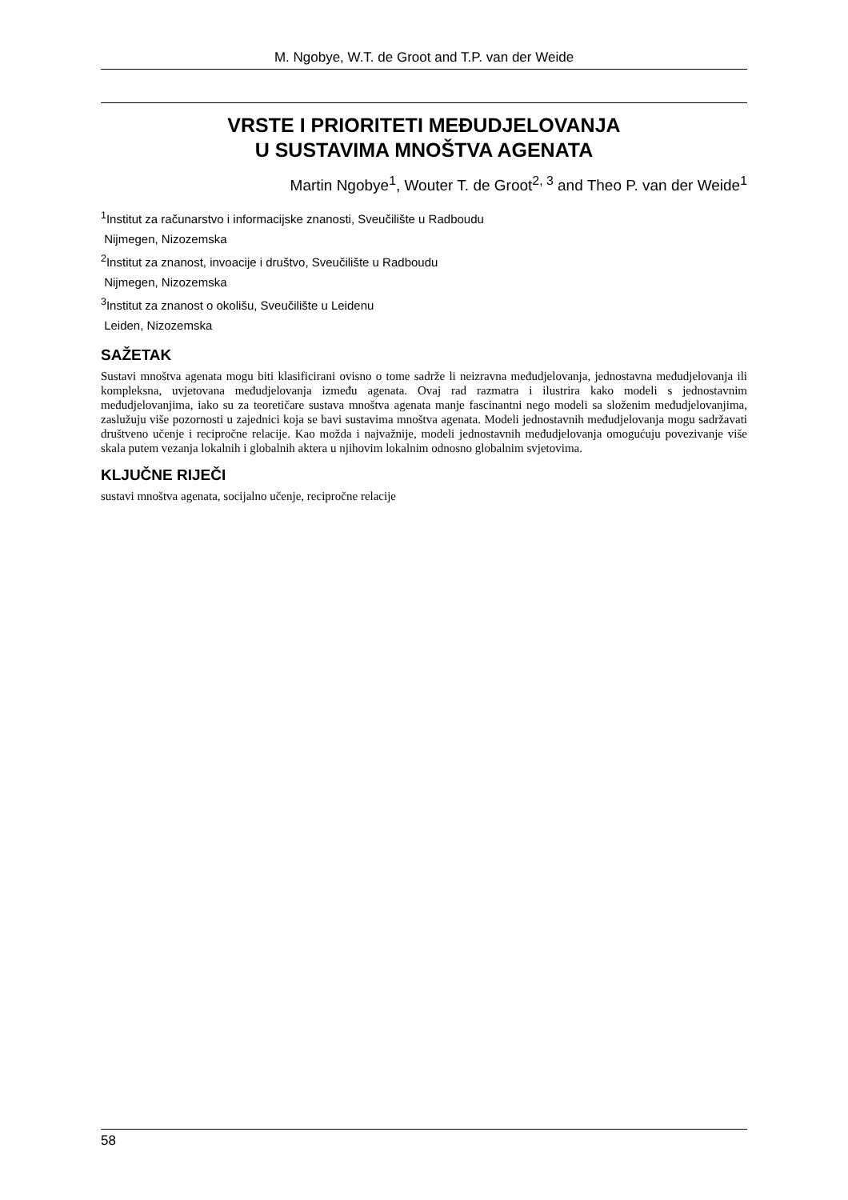M. Ngobye, W.T. de Groot and T.P. van der Weide
VRSTE I PRIORITETI MEĐUDJELOVANJA
U SUSTAVIMA MNOŠTVA AGENATA
Martin Ngobye<sup>1</sup>, Wouter T. de Groot<sup>2, 3</sup> and Theo P. van der Weide<sup>1</sup>
<sup>1</sup> Institut za računarstvo i informacijske znanosti, Sveučilište u Radboudu
Nijmegen, Nizozemska
<sup>2</sup> Institut za znanost, invoacije i društvo, Sveučilište u Radboudu
Nijmegen, Nizozemska
<sup>3</sup> Institut za znanost o okolišu, Sveučilište u Leidenu
Leiden, Nizozemska
SAŽETAK
Sustavi mnoštva agenata mogu biti klasificirani ovisno o tome sadrže li neizravna međudjelovanja, jednostavna međudjelovanja ili kompleksna, uvjetovana međudjelovanja između agenata. Ovaj rad razmatra i ilustrira kako modeli s jednostavnim međudjelovanjima, iako su za teoretičare sustava mnoštva agenata manje fascinantni nego modeli sa složenim međudjelovanjima, zaslužuju više pozornosti u zajednici koja se bavi sustavima mnoštva agenata. Modeli jednostavnih međudjelovanja mogu sadržavati društveno učenje i recipročne relacije. Kao možda i najvažnije, modeli jednostavnih međudjelovanja omogućuju povezivanje više skala putem vezanja lokalnih i globalnih aktera u njihovim lokalnim odnosno globalnim svjetovima.
KLJUČNE RIJEČI
sustavi mnoštva agenata, socijalno učenje, recipročne relacije
58